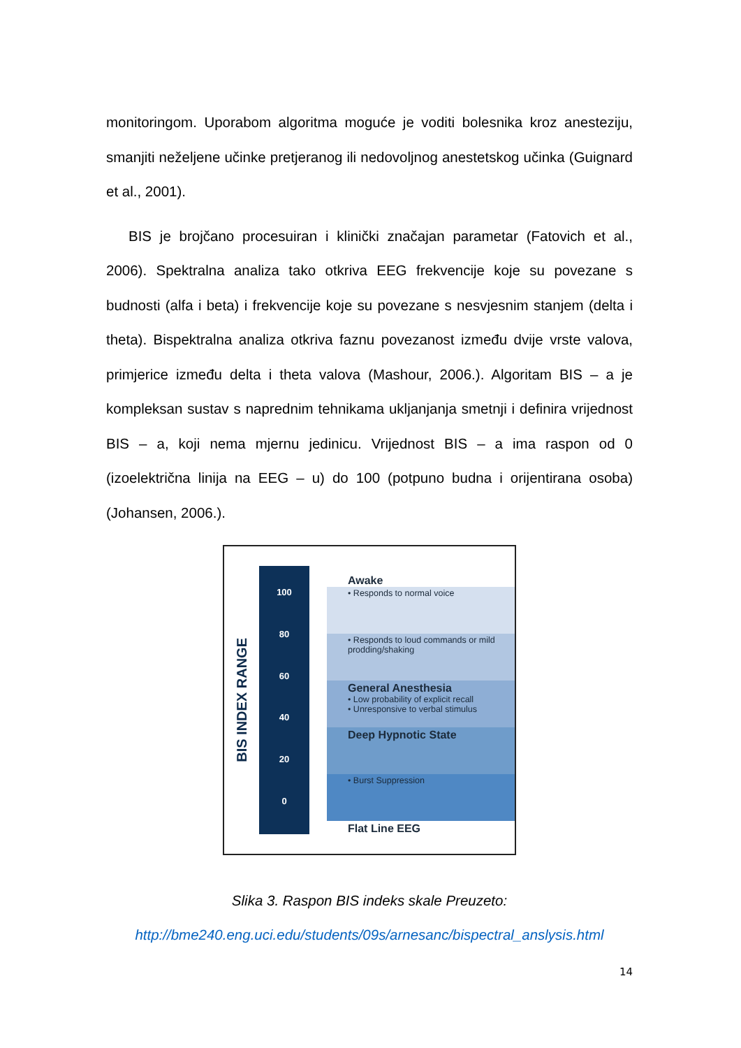monitoringom. Uporabom algoritma moguće je voditi bolesnika kroz anesteziju, smanjiti neželjene učinke pretjeranog ili nedovoljnog anestetskog učinka (Guignard et al., 2001).
BIS je brojčano procesuiran i klinički značajan parametar (Fatovich et al., 2006). Spektralna analiza tako otkriva EEG frekvencije koje su povezane s budnosti (alfa i beta) i frekvencije koje su povezane s nesvjesnim stanjem (delta i theta). Bispektralna analiza otkriva faznu povezanost između dvije vrste valova, primjerice između delta i theta valova (Mashour, 2006.). Algoritam BIS – a je kompleksan sustav s naprednim tehnikama ukljanjanja smetnji i definira vrijednost BIS – a, koji nema mjernu jedinicu. Vrijednost BIS – a ima raspon od 0 (izoelektrična linija na EEG – u) do 100 (potpuno budna i orijentirana osoba) (Johansen, 2006.).
BIS INDEX RANGE
100
80
60
40
20
0
Awake
• Responds to normal voice
• Responds to loud commands or mild prodding/shaking
General Anesthesia
• Low probability of explicit recall
• Unresponsive to verbal stimulus
Deep Hypnotic State
• Burst Suppression
Flat Line EEG
Slika 3. Raspon BIS indeks skale Preuzeto:
http://bme240.eng.uci.edu/students/09s/arnesanc/bispectral_anslysis.html
14